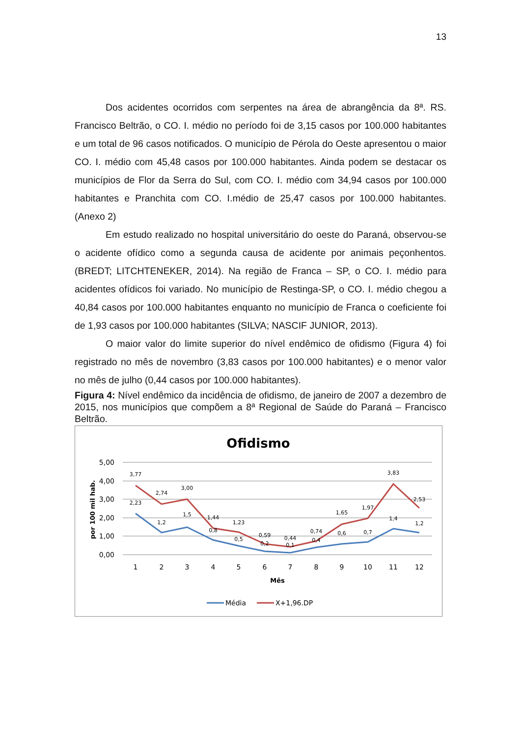13
Dos acidentes ocorridos com serpentes na área de abrangência da 8ª. RS. Francisco Beltrão, o CO. I. médio no período foi de 3,15 casos por 100.000 habitantes e um total de 96 casos notificados. O município de Pérola do Oeste apresentou o maior CO. I. médio com 45,48 casos por 100.000 habitantes. Ainda podem se destacar os municípios de Flor da Serra do Sul, com CO. I. médio com 34,94 casos por 100.000 habitantes e Pranchita com CO. I.médio de 25,47 casos por 100.000 habitantes. (Anexo 2)
Em estudo realizado no hospital universitário do oeste do Paraná, observou-se o acidente ofídico como a segunda causa de acidente por animais peçonhentos. (BREDT; LITCHTENEKER, 2014). Na região de Franca – SP, o CO. I. médio para acidentes ofídicos foi variado. No município de Restinga-SP, o CO. I. médio chegou a 40,84 casos por 100.000 habitantes enquanto no município de Franca o coeficiente foi de 1,93 casos por 100.000 habitantes (SILVA; NASCIF JUNIOR, 2013).
O maior valor do limite superior do nível endêmico de ofidismo (Figura 4) foi registrado no mês de novembro (3,83 casos por 100.000 habitantes) e o menor valor no mês de julho (0,44 casos por 100.000 habitantes).
Figura 4: Nível endêmico da incidência de ofidismo, de janeiro de 2007 a dezembro de 2015, nos municípios que compõem a 8ª Regional de Saúde do Paraná – Francisco Beltrão.
Ofidismo
5,00
4,00
3,00
2,00
1,00
0,00
por 100 mil hab.
1
2
3
4
5
6
7
8
9
10
11
12
Mês
3,77
2,74
3,00
1,44
1,23
0,59
0,44
0,74
1,65
1,97
3,83
2,53
2,23
1,2
1,5
0,8
0,5
0,2
0,1
0,4
0,6
0,7
1,4
1,2
Média
X+1,96.DP